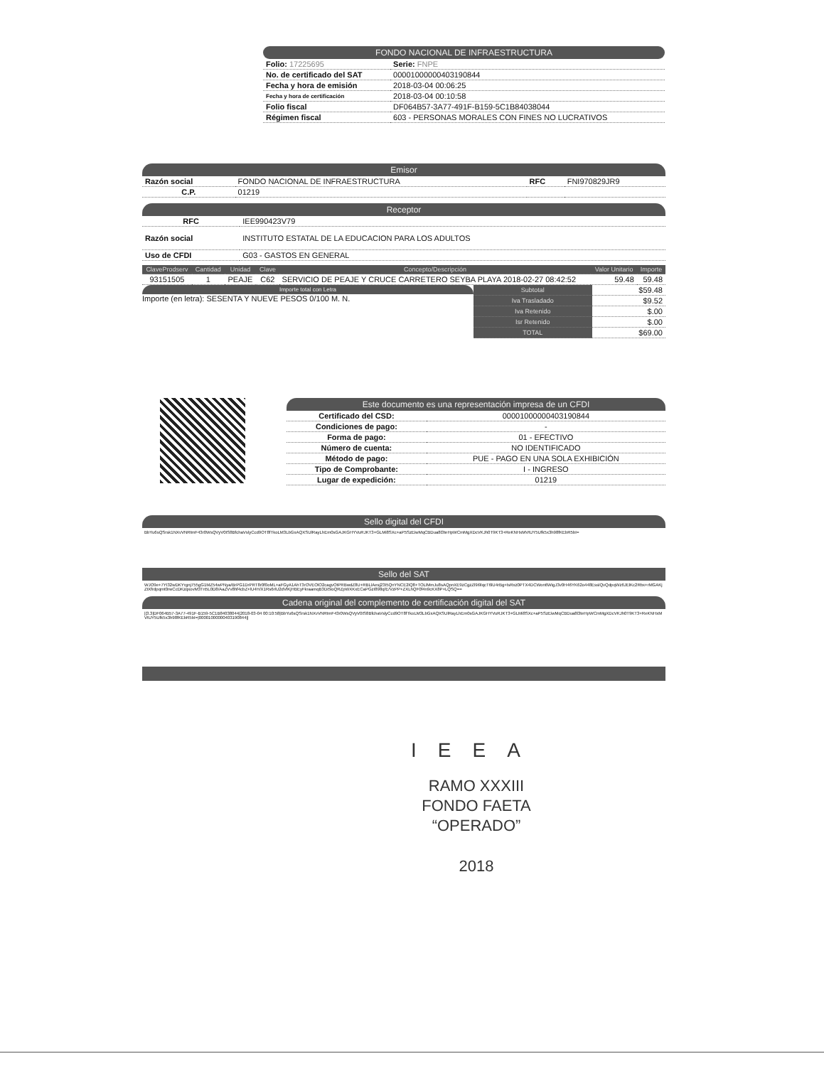FONDO NACIONAL DE INFRAESTRUCTURA
| Folio: 17225695 | Serie: FNPE |
| No. de certificado del SAT | 00001000000403190844 |
| Fecha y hora de emisión | 2018-03-04 00:06:25 |
| Fecha y hora de certificación | 2018-03-04 00:10:58 |
| Folio fiscal | DF064B57-3A77-491F-B159-5C1B84038044 |
| Régimen fiscal | 603 - PERSONAS MORALES CON FINES NO LUCRATIVOS |
Emisor
| Razón social | FONDO NACIONAL DE INFRAESTRUCTURA | RFC | FNI970829JR9 |
| C.P. | 01219 | | |
Receptor
| RFC | IEE990423V79 |
| Razón social | INSTITUTO ESTATAL DE LA EDUCACION PARA LOS ADULTOS |
| Uso de CFDI | G03 - GASTOS EN GENERAL |
| ClaveProdserv | Cantidad | Unidad | Clave | Concepto/Descripción | Valor Unitario | Importe |
| --- | --- | --- | --- | --- | --- | --- |
| 93151505 | 1 | PEAJE | C62 | SERVICIO DE PEAJE Y CRUCE CARRETERO SEYBA PLAYA 2018-02-27 08:42:52 | 59.48 | 59.48 |
Importe total con Letra
Importe (en letra): SESENTA Y NUEVE PESOS 0/100 M. N.
| Subtotal | $59.48 |
| Iva Trasladado | $9.52 |
| Iva Retenido | $.00 |
| Isr Retenido | $.00 |
| TOTAL | $69.00 |
Este documento es una representación impresa de un CFDI
| Certificado del CSD: | 00001000000403190844 |
| Condiciones de pago: | - |
| Forma de pago: | 01 - EFECTIVO |
| Número de cuenta: | NO IDENTIFICADO |
| Método de pago: | PUE - PAGO EN UNA SOLA EXHIBICIÓN |
| Tipo de Comprobante: | I - INGRESO |
| Lugar de expedición: | 01219 |
Sello digital del CFDI
BbYu6sQSrsk1NXvVNRtmF43r0WsQVyV0IS8BfchaVslyCcd9OT8fTkoLM3LbGxAQXSUlRayLhEm0sGAJKGHYVuRJKT3+GLMi8SXc+aP5SzEiwMqCBDua8l3teHpWCmMgXDcVKJh0T9KT3+ReKNHxMVtUY5Ufk5x3h98fKEbR5bI=
Sello del SAT
WJO9e+7YI32wDKYrgnj755gG1MZ54wPNya/BrPG1DrPRT8r0f0oML+aFGyA1AhT3rOVEOlO2cagvOtPRBwdZ8U+RBLlAesj23I5QnYNCE2lQ8+TOLlMmJu8sAQpnXE9zCgzZl9i9lqcT6lU4rBg+lsRxz0PTX4DCWon6WigJ3v0H46YK62o448EsslQvQdpqWz6JElKc2Rbx+rMGAKjZtXfrdpqmt0rwCcDKzqxovM3Tn5L0D8/AaZVv8hf4cbZ+lU4H/X1Rs6rlU2dVlKjHBEyFkraamqB3Di5loQRZpWXKxECaPGzI898q/E/VzPP+ZXLhQF0f4n9cKX8P+LQSQ==
Cadena original del complemento de certificación digital del SAT
||3.3|DF064B57-3A77-491F-B159-5C1B84038044|2018-03-04 00:10:58|BbYu6sQSrsk1NXvVNRtmF43r0WsQVyV0IS8BfchaVslyCcd9OT8fTkoLM3LbGxAQXSUlRayLhEm0sGAJKGHYVuRJKT3+GLMi8SXc+aP5SzEiwMqCBDua8l3teHpWCmMgXDcVKJh0T9KT3+ReKNHxMVtUY5Ufk5x3h98fKEbR5bI=|00001000000403190844||
IEEA
RAMO XXXIII
FONDO FAETA
“OPERADO”
2018